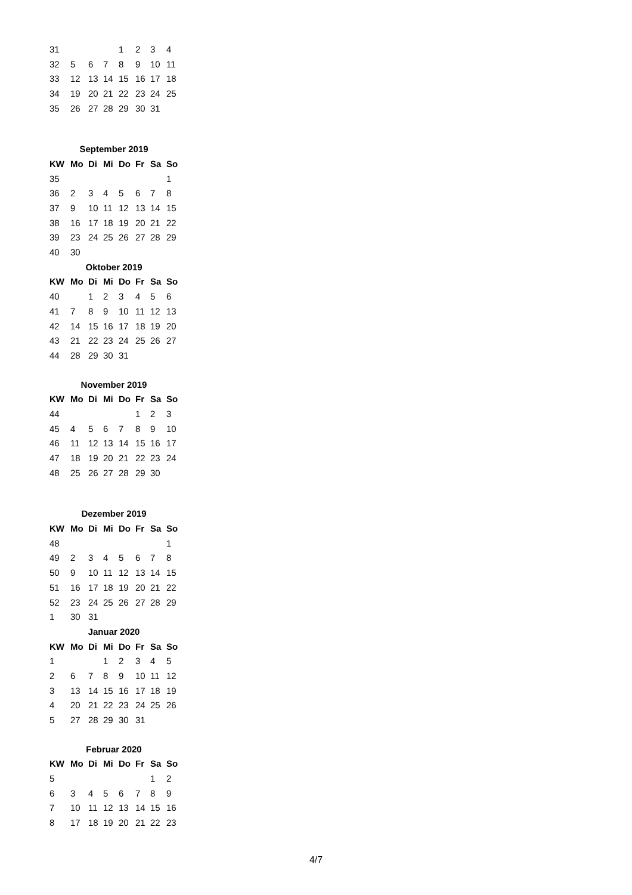| 31 | | | | 1 | 2 | 3 | 4 |
| 32 | 5 | 6 | 7 | 8 | 9 | 10 | 11 |
| 33 | 12 | 13 | 14 | 15 | 16 | 17 | 18 |
| 34 | 19 | 20 | 21 | 22 | 23 | 24 | 25 |
| 35 | 26 | 27 | 28 | 29 | 30 | 31 | |
| September 2019 | | | | | | | |
| KW | Mo | Di | Mi | Do | Fr | Sa | So |
| 35 | | | | | | | 1 |
| 36 | 2 | 3 | 4 | 5 | 6 | 7 | 8 |
| 37 | 9 | 10 | 11 | 12 | 13 | 14 | 15 |
| 38 | 16 | 17 | 18 | 19 | 20 | 21 | 22 |
| 39 | 23 | 24 | 25 | 26 | 27 | 28 | 29 |
| 40 | 30 | | | | | | |
| Oktober 2019 | | | | | | | |
| KW | Mo | Di | Mi | Do | Fr | Sa | So |
| 40 | | 1 | 2 | 3 | 4 | 5 | 6 |
| 41 | 7 | 8 | 9 | 10 | 11 | 12 | 13 |
| 42 | 14 | 15 | 16 | 17 | 18 | 19 | 20 |
| 43 | 21 | 22 | 23 | 24 | 25 | 26 | 27 |
| 44 | 28 | 29 | 30 | 31 | | | |
| November 2019 | | | | | | | |
| KW | Mo | Di | Mi | Do | Fr | Sa | So |
| 44 | | | | | 1 | 2 | 3 |
| 45 | 4 | 5 | 6 | 7 | 8 | 9 | 10 |
| 46 | 11 | 12 | 13 | 14 | 15 | 16 | 17 |
| 47 | 18 | 19 | 20 | 21 | 22 | 23 | 24 |
| 48 | 25 | 26 | 27 | 28 | 29 | 30 | |
| Dezember 2019 | | | | | | | |
| KW | Mo | Di | Mi | Do | Fr | Sa | So |
| 48 | | | | | | | 1 |
| 49 | 2 | 3 | 4 | 5 | 6 | 7 | 8 |
| 50 | 9 | 10 | 11 | 12 | 13 | 14 | 15 |
| 51 | 16 | 17 | 18 | 19 | 20 | 21 | 22 |
| 52 | 23 | 24 | 25 | 26 | 27 | 28 | 29 |
| 1 | 30 | 31 | | | | | |
| Januar 2020 | | | | | | | |
| KW | Mo | Di | Mi | Do | Fr | Sa | So |
| 1 | | | 1 | 2 | 3 | 4 | 5 |
| 2 | 6 | 7 | 8 | 9 | 10 | 11 | 12 |
| 3 | 13 | 14 | 15 | 16 | 17 | 18 | 19 |
| 4 | 20 | 21 | 22 | 23 | 24 | 25 | 26 |
| 5 | 27 | 28 | 29 | 30 | 31 | | |
| Februar 2020 | | | | | | | |
| KW | Mo | Di | Mi | Do | Fr | Sa | So |
| 5 | | | | | | 1 | 2 |
| 6 | 3 | 4 | 5 | 6 | 7 | 8 | 9 |
| 7 | 10 | 11 | 12 | 13 | 14 | 15 | 16 |
| 8 | 17 | 18 | 19 | 20 | 21 | 22 | 23 |
4/7